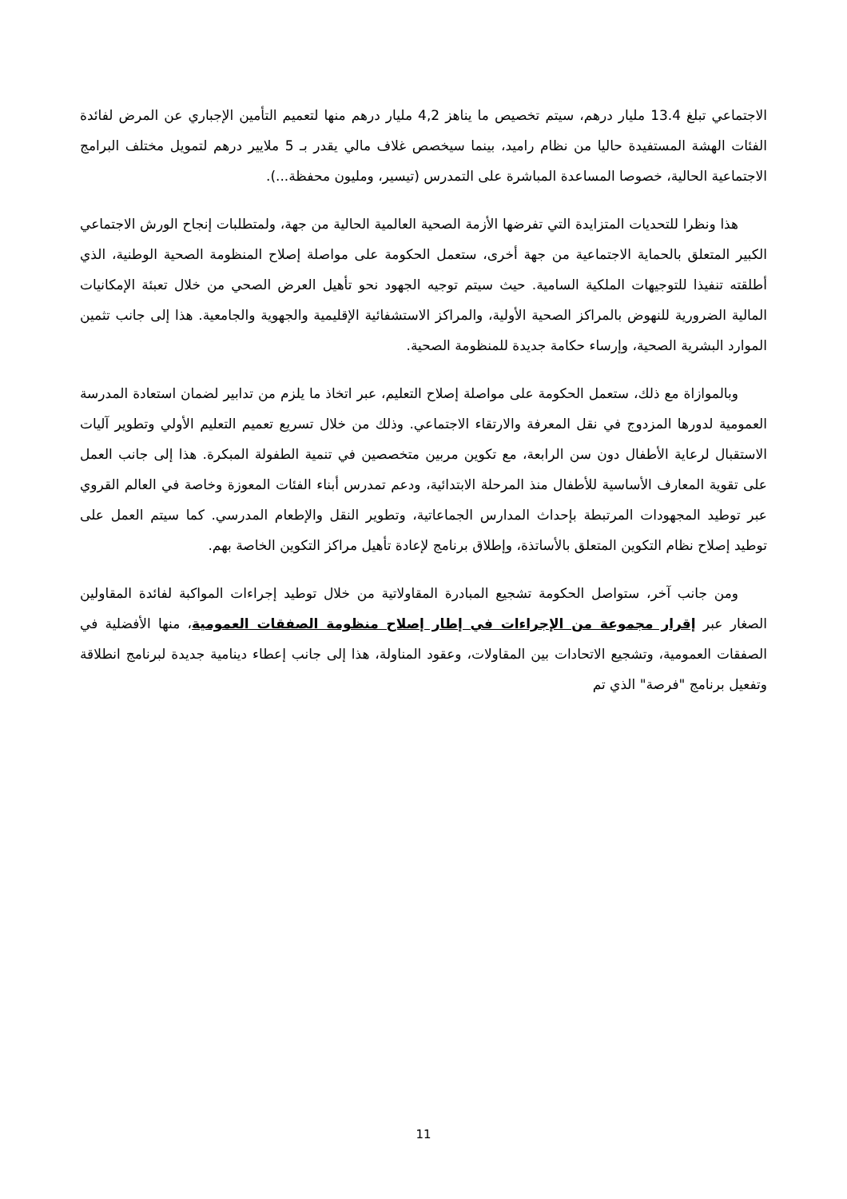الاجتماعي تبلغ 13.4 مليار درهم، سيتم تخصيص ما يناهز 4,2 مليار درهم منها لتعميم التأمين الإجباري عن المرض لفائدة الفئات الهشة المستفيدة حاليا من نظام راميد، بينما سيخصص غلاف مالي يقدر بـ 5 ملايير درهم لتمويل مختلف البرامج الاجتماعية الحالية، خصوصا المساعدة المباشرة على التمدرس (تيسير، ومليون محفظة...).
هذا ونظرا للتحديات المتزايدة التي تفرضها الأزمة الصحية العالمية الحالية من جهة، ولمتطلبات إنجاح الورش الاجتماعي الكبير المتعلق بالحماية الاجتماعية من جهة أخرى، ستعمل الحكومة على مواصلة إصلاح المنظومة الصحية الوطنية، الذي أطلقته تنفيذا للتوجيهات الملكية السامية. حيث سيتم توجيه الجهود نحو تأهيل العرض الصحي من خلال تعبئة الإمكانيات المالية الضرورية للنهوض بالمراكز الصحية الأولية، والمراكز الاستشفائية الإقليمية والجهوية والجامعية. هذا إلى جانب تثمين الموارد البشرية الصحية، وإرساء حكامة جديدة للمنظومة الصحية.
وبالموازاة مع ذلك، ستعمل الحكومة على مواصلة إصلاح التعليم، عبر اتخاذ ما يلزم من تدابير لضمان استعادة المدرسة العمومية لدورها المزدوج في نقل المعرفة والارتقاء الاجتماعي. وذلك من خلال تسريع تعميم التعليم الأولي وتطوير آليات الاستقبال لرعاية الأطفال دون سن الرابعة، مع تكوين مربين متخصصين في تنمية الطفولة المبكرة. هذا إلى جانب العمل على تقوية المعارف الأساسية للأطفال منذ المرحلة الابتدائية، ودعم تمدرس أبناء الفئات المعوزة وخاصة في العالم القروي عبر توطيد المجهودات المرتبطة بإحداث المدارس الجماعاتية، وتطوير النقل والإطعام المدرسي. كما سيتم العمل على توطيد إصلاح نظام التكوين المتعلق بالأساتذة، وإطلاق برنامج لإعادة تأهيل مراكز التكوين الخاصة بهم.
ومن جانب آخر، ستواصل الحكومة تشجيع المبادرة المقاولاتية من خلال توطيد إجراءات المواكبة لفائدة المقاولين الصغار عبر إقرار مجموعة من الإجراءات في إطار إصلاح منظومة الصفقات العمومية، منها الأفضلية في الصفقات العمومية، وتشجيع الاتحادات بين المقاولات، وعقود المناولة، هذا إلى جانب إعطاء دينامية جديدة لبرنامج انطلاقة وتفعيل برنامج "فرصة" الذي تم
11